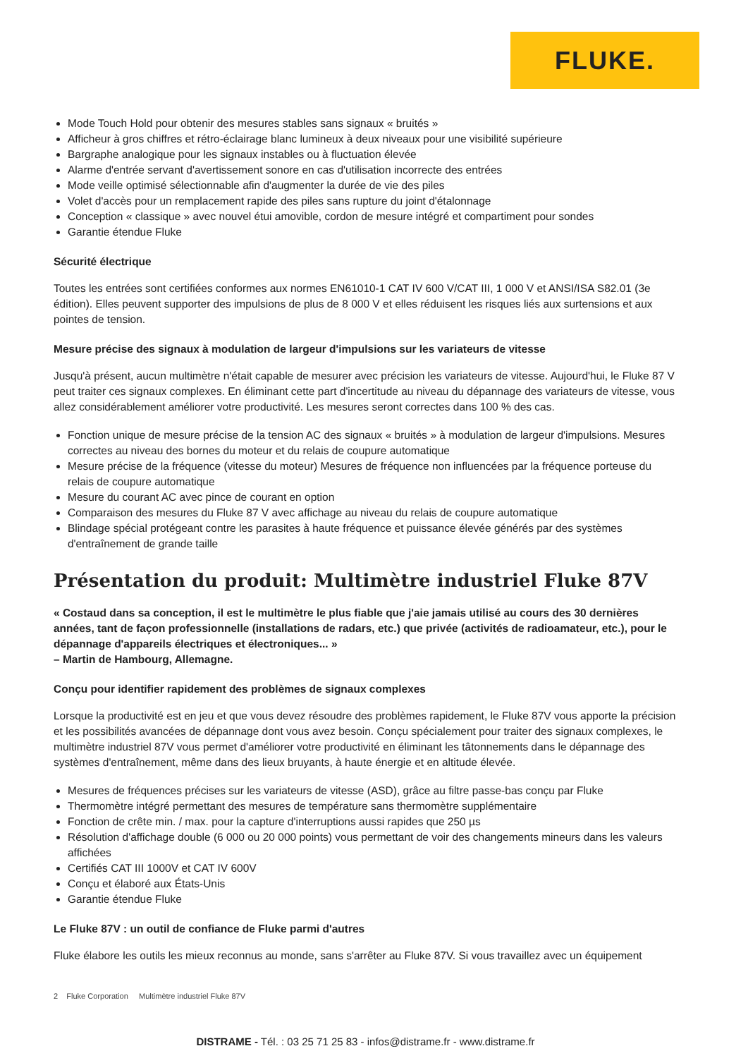FLUKE.
Mode Touch Hold pour obtenir des mesures stables sans signaux « bruités »
Afficheur à gros chiffres et rétro-éclairage blanc lumineux à deux niveaux pour une visibilité supérieure
Bargraphe analogique pour les signaux instables ou à fluctuation élevée
Alarme d'entrée servant d'avertissement sonore en cas d'utilisation incorrecte des entrées
Mode veille optimisé sélectionnable afin d'augmenter la durée de vie des piles
Volet d'accès pour un remplacement rapide des piles sans rupture du joint d'étalonnage
Conception « classique » avec nouvel étui amovible, cordon de mesure intégré et compartiment pour sondes
Garantie étendue Fluke
Sécurité électrique
Toutes les entrées sont certifiées conformes aux normes EN61010-1 CAT IV 600 V/CAT III, 1 000 V et ANSI/ISA S82.01 (3e édition). Elles peuvent supporter des impulsions de plus de 8 000 V et elles réduisent les risques liés aux surtensions et aux pointes de tension.
Mesure précise des signaux à modulation de largeur d'impulsions sur les variateurs de vitesse
Jusqu'à présent, aucun multimètre n'était capable de mesurer avec précision les variateurs de vitesse. Aujourd'hui, le Fluke 87 V peut traiter ces signaux complexes. En éliminant cette part d'incertitude au niveau du dépannage des variateurs de vitesse, vous allez considérablement améliorer votre productivité. Les mesures seront correctes dans 100 % des cas.
Fonction unique de mesure précise de la tension AC des signaux « bruités » à modulation de largeur d'impulsions. Mesures correctes au niveau des bornes du moteur et du relais de coupure automatique
Mesure précise de la fréquence (vitesse du moteur) Mesures de fréquence non influencées par la fréquence porteuse du relais de coupure automatique
Mesure du courant AC avec pince de courant en option
Comparaison des mesures du Fluke 87 V avec affichage au niveau du relais de coupure automatique
Blindage spécial protégeant contre les parasites à haute fréquence et puissance élevée générés par des systèmes d'entraînement de grande taille
Présentation du produit: Multimètre industriel Fluke 87V
« Costaud dans sa conception, il est le multimètre le plus fiable que j'aie jamais utilisé au cours des 30 dernières années, tant de façon professionnelle (installations de radars, etc.) que privée (activités de radioamateur, etc.), pour le dépannage d'appareils électriques et électroniques... »
– Martin de Hambourg, Allemagne.
Conçu pour identifier rapidement des problèmes de signaux complexes
Lorsque la productivité est en jeu et que vous devez résoudre des problèmes rapidement, le Fluke 87V vous apporte la précision et les possibilités avancées de dépannage dont vous avez besoin. Conçu spécialement pour traiter des signaux complexes, le multimètre industriel 87V vous permet d'améliorer votre productivité en éliminant les tâtonnements dans le dépannage des systèmes d'entraînement, même dans des lieux bruyants, à haute énergie et en altitude élevée.
Mesures de fréquences précises sur les variateurs de vitesse (ASD), grâce au filtre passe-bas conçu par Fluke
Thermomètre intégré permettant des mesures de température sans thermomètre supplémentaire
Fonction de crête min. / max. pour la capture d'interruptions aussi rapides que 250 µs
Résolution d'affichage double (6 000 ou 20 000 points) vous permettant de voir des changements mineurs dans les valeurs affichées
Certifiés CAT III 1000V et CAT IV 600V
Conçu et élaboré aux États-Unis
Garantie étendue Fluke
Le Fluke 87V : un outil de confiance de Fluke parmi d'autres
Fluke élabore les outils les mieux reconnus au monde, sans s'arrêter au Fluke 87V. Si vous travaillez avec un équipement
2 Fluke Corporation Multimètre industriel Fluke 87V
DISTRAME - Tél. : 03 25 71 25 83 - infos@distrame.fr - www.distrame.fr